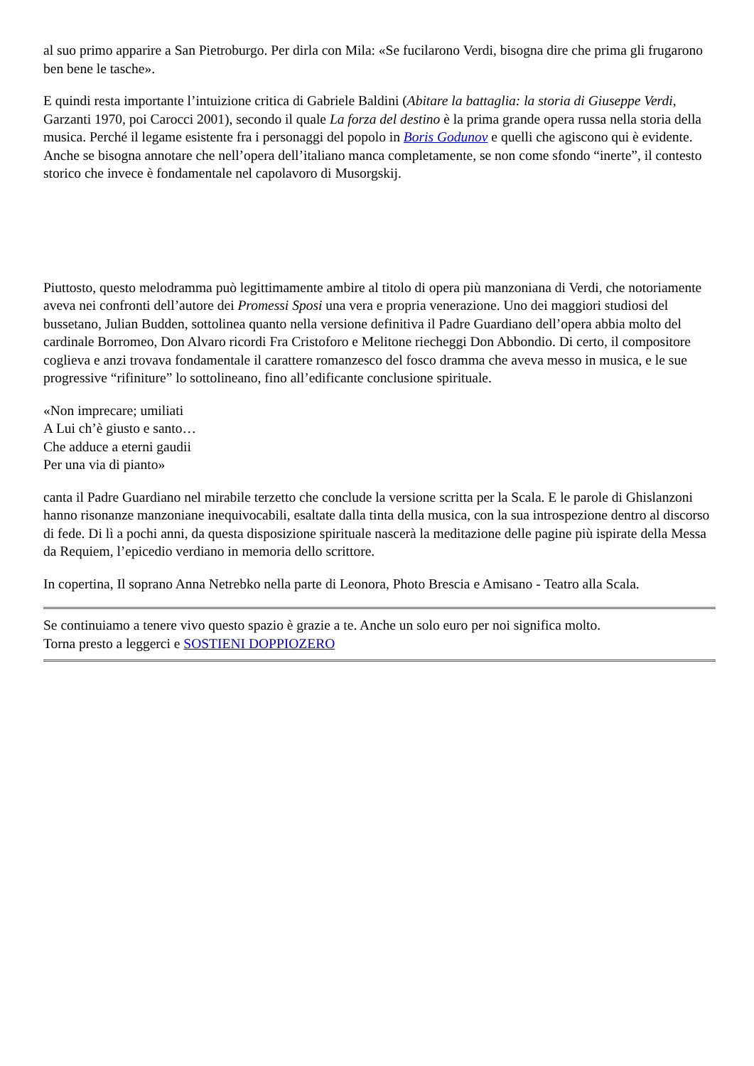al suo primo apparire a San Pietroburgo. Per dirla con Mila: «Se fucilarono Verdi, bisogna dire che prima gli frugarono ben bene le tasche».
E quindi resta importante l’intuizione critica di Gabriele Baldini (Abitare la battaglia: la storia di Giuseppe Verdi, Garzanti 1970, poi Carocci 2001), secondo il quale La forza del destino è la prima grande opera russa nella storia della musica. Perché il legame esistente fra i personaggi del popolo in Boris Godunov e quelli che agiscono qui è evidente. Anche se bisogna annotare che nell’opera dell’italiano manca completamente, se non come sfondo “inerte”, il contesto storico che invece è fondamentale nel capolavoro di Musorgskij.
Piuttosto, questo melodramma può legittimamente ambire al titolo di opera più manzoniana di Verdi, che notoriamente aveva nei confronti dell’autore dei Promessi Sposi una vera e propria venerazione. Uno dei maggiori studiosi del bussetano, Julian Budden, sottolinea quanto nella versione definitiva il Padre Guardiano dell’opera abbia molto del cardinale Borromeo, Don Alvaro ricordi Fra Cristoforo e Melitone riecheggi Don Abbondio. Di certo, il compositore coglieva e anzi trovava fondamentale il carattere romanzesco del fosco dramma che aveva messo in musica, e le sue progressive “rifiniture” lo sottolineano, fino all’edificante conclusione spirituale.
«Non imprecare; umiliati
A Lui ch’è giusto e santo…
Che adduce a eterni gaudii
Per una via di pianto»
canta il Padre Guardiano nel mirabile terzetto che conclude la versione scritta per la Scala. E le parole di Ghislanzoni hanno risonanze manzoniane inequivocabili, esaltate dalla tinta della musica, con la sua introspezione dentro al discorso di fede. Di lì a pochi anni, da questa disposizione spirituale nascerà la meditazione delle pagine più ispirate della Messa da Requiem, l’epicedio verdiano in memoria dello scrittore.
In copertina, Il soprano Anna Netrebko nella parte di Leonora, Photo Brescia e Amisano - Teatro alla Scala.
Se continuiamo a tenere vivo questo spazio è grazie a te. Anche un solo euro per noi significa molto.
Torna presto a leggerci e SOSTIENI DOPPIOZERO